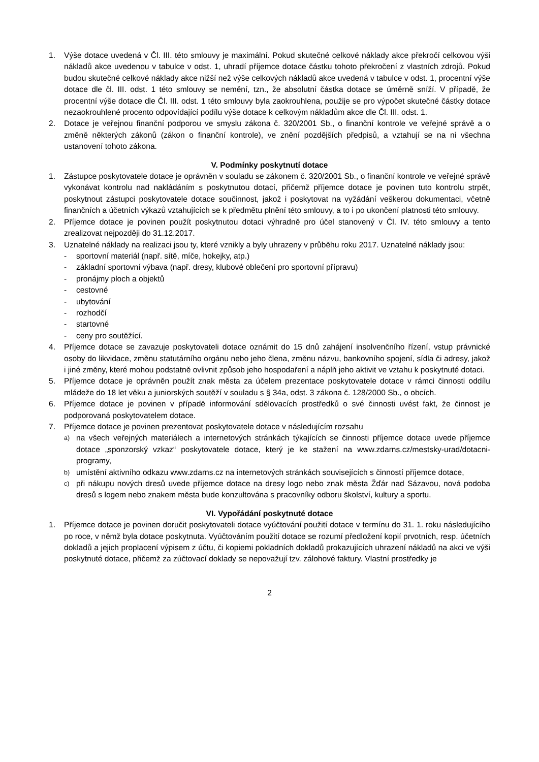1. Výše dotace uvedená v Čl. III. této smlouvy je maximální. Pokud skutečné celkové náklady akce překročí celkovou výši nákladů akce uvedenou v tabulce v odst. 1, uhradí příjemce dotace částku tohoto překročení z vlastních zdrojů. Pokud budou skutečné celkové náklady akce nižší než výše celkových nákladů akce uvedená v tabulce v odst. 1, procentní výše dotace dle čl. III. odst. 1 této smlouvy se nemění, tzn., že absolutní částka dotace se úměrně sníží. V případě, že procentní výše dotace dle Čl. III. odst. 1 této smlouvy byla zaokrouhlena, použije se pro výpočet skutečné částky dotace nezaokrouhlené procento odpovídající podílu výše dotace k celkovým nákladům akce dle Čl. III. odst. 1.
2. Dotace je veřejnou finanční podporou ve smyslu zákona č. 320/2001 Sb., o finanční kontrole ve veřejné správě a o změně některých zákonů (zákon o finanční kontrole), ve znění pozdějších předpisů, a vztahují se na ni všechna ustanovení tohoto zákona.
V. Podmínky poskytnutí dotace
1. Zástupce poskytovatele dotace je oprávněn v souladu se zákonem č. 320/2001 Sb., o finanční kontrole ve veřejné správě vykonávat kontrolu nad nakládáním s poskytnutou dotací, přičemž příjemce dotace je povinen tuto kontrolu strpět, poskytnout zástupci poskytovatele dotace součinnost, jakož i poskytovat na vyžádání veškerou dokumentaci, včetně finančních a účetních výkazů vztahujících se k předmětu plnění této smlouvy, a to i po ukončení platnosti této smlouvy.
2. Příjemce dotace je povinen použít poskytnutou dotaci výhradně pro účel stanovený v Čl. IV. této smlouvy a tento zrealizovat nejpozději do 31.12.2017.
3. Uznatelné náklady na realizaci jsou ty, které vznikly a byly uhrazeny v průběhu roku 2017. Uznatelné náklady jsou:
- sportovní materiál (např. sítě, míče, hokejky, atp.)
- základní sportovní výbava (např. dresy, klubové oblečení pro sportovní přípravu)
- pronájmy ploch a objektů
- cestovné
- ubytování
- rozhodčí
- startovné
- ceny pro soutěžící.
4. Příjemce dotace se zavazuje poskytovateli dotace oznámit do 15 dnů zahájení insolvenčního řízení, vstup právnické osoby do likvidace, změnu statutárního orgánu nebo jeho člena, změnu názvu, bankovního spojení, sídla či adresy, jakož i jiné změny, které mohou podstatně ovlivnit způsob jeho hospodaření a náplň jeho aktivit ve vztahu k poskytnuté dotaci.
5. Příjemce dotace je oprávněn použít znak města za účelem prezentace poskytovatele dotace v rámci činnosti oddílu mládeže do 18 let věku a juniorských soutěží v souladu s § 34a, odst. 3 zákona č. 128/2000 Sb., o obcích.
6. Příjemce dotace je povinen v případě informování sdělovacích prostředků o své činnosti uvést fakt, že činnost je podporovaná poskytovatelem dotace.
7. Příjemce dotace je povinen prezentovat poskytovatele dotace v následujícím rozsahu
a) na všech veřejných materiálech a internetových stránkách týkajících se činnosti příjemce dotace uvede příjemce dotace „sponzorský vzkaz“ poskytovatele dotace, který je ke stažení na www.zdarns.cz/mestsky-urad/dotacni-programy,
b) umístění aktivního odkazu www.zdarns.cz na internetových stránkách souvisejících s činností příjemce dotace,
c) při nákupu nových dresů uvede příjemce dotace na dresy logo nebo znak města Žďár nad Sázavou, nová podoba dresů s logem nebo znakem města bude konzultována s pracovníky odboru školství, kultury a sportu.
VI. Vypořádání poskytnuté dotace
1. Příjemce dotace je povinen doručit poskytovateli dotace vyúčtování použití dotace v termínu do 31. 1. roku následujícího po roce, v němž byla dotace poskytnuta. Vyúčtováním použití dotace se rozumí předložení kopií prvotních, resp. účetních dokladů a jejich proplacení výpisem z účtu, či kopiemi pokladních dokladů prokazujících uhrazení nákladů na akci ve výši poskytnuté dotace, přičemž za zúčtovací doklady se nepovažují tzv. zálohové faktury. Vlastní prostředky je
2